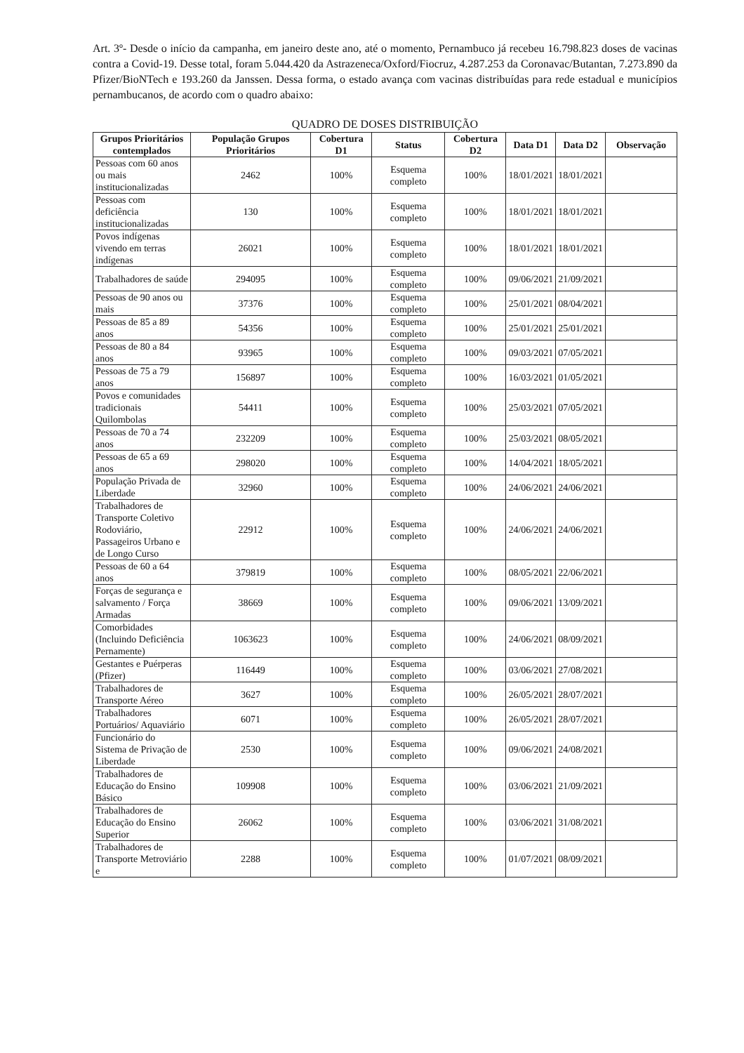Art. 3º- Desde o início da campanha, em janeiro deste ano, até o momento, Pernambuco já recebeu 16.798.823 doses de vacinas contra a Covid-19. Desse total, foram 5.044.420 da Astrazeneca/Oxford/Fiocruz, 4.287.253 da Coronavac/Butantan, 7.273.890 da Pfizer/BioNTech e 193.260 da Janssen. Dessa forma, o estado avança com vacinas distribuídas para rede estadual e municípios pernambucanos, de acordo com o quadro abaixo:
QUADRO DE DOSES DISTRIBUIÇÃO
| Grupos Prioritários contemplados | População Grupos Prioritários | Cobertura D1 | Status | Cobertura D2 | Data D1 | Data D2 | Observação |
| --- | --- | --- | --- | --- | --- | --- | --- |
| Pessoas com 60 anos ou mais institucionalizadas | 2462 | 100% | Esquema completo | 100% | 18/01/2021 | 18/01/2021 | |
| Pessoas com deficiência institucionalizadas | 130 | 100% | Esquema completo | 100% | 18/01/2021 | 18/01/2021 | |
| Povos indígenas vivendo em terras indígenas | 26021 | 100% | Esquema completo | 100% | 18/01/2021 | 18/01/2021 | |
| Trabalhadores de saúde | 294095 | 100% | Esquema completo | 100% | 09/06/2021 | 21/09/2021 | |
| Pessoas de 90 anos ou mais | 37376 | 100% | Esquema completo | 100% | 25/01/2021 | 08/04/2021 | |
| Pessoas de 85 a 89 anos | 54356 | 100% | Esquema completo | 100% | 25/01/2021 | 25/01/2021 | |
| Pessoas de 80 a 84 anos | 93965 | 100% | Esquema completo | 100% | 09/03/2021 | 07/05/2021 | |
| Pessoas de 75 a 79 anos | 156897 | 100% | Esquema completo | 100% | 16/03/2021 | 01/05/2021 | |
| Povos e comunidades tradicionais Quilombolas | 54411 | 100% | Esquema completo | 100% | 25/03/2021 | 07/05/2021 | |
| Pessoas de 70 a 74 anos | 232209 | 100% | Esquema completo | 100% | 25/03/2021 | 08/05/2021 | |
| Pessoas de 65 a 69 anos | 298020 | 100% | Esquema completo | 100% | 14/04/2021 | 18/05/2021 | |
| População Privada de Liberdade | 32960 | 100% | Esquema completo | 100% | 24/06/2021 | 24/06/2021 | |
| Trabalhadores de Transporte Coletivo Rodoviário, Passageiros Urbano e de Longo Curso | 22912 | 100% | Esquema completo | 100% | 24/06/2021 | 24/06/2021 | |
| Pessoas de 60 a 64 anos | 379819 | 100% | Esquema completo | 100% | 08/05/2021 | 22/06/2021 | |
| Forças de segurança e salvamento / Força Armadas | 38669 | 100% | Esquema completo | 100% | 09/06/2021 | 13/09/2021 | |
| Comorbidades (Incluindo Deficiência Pernamente) | 1063623 | 100% | Esquema completo | 100% | 24/06/2021 | 08/09/2021 | |
| Gestantes e Puérperas (Pfizer) | 116449 | 100% | Esquema completo | 100% | 03/06/2021 | 27/08/2021 | |
| Trabalhadores de Transporte Aéreo | 3627 | 100% | Esquema completo | 100% | 26/05/2021 | 28/07/2021 | |
| Trabalhadores Portuários/ Aquaviário | 6071 | 100% | Esquema completo | 100% | 26/05/2021 | 28/07/2021 | |
| Funcionário do Sistema de Privação de Liberdade | 2530 | 100% | Esquema completo | 100% | 09/06/2021 | 24/08/2021 | |
| Trabalhadores de Educação do Ensino Básico | 109908 | 100% | Esquema completo | 100% | 03/06/2021 | 21/09/2021 | |
| Trabalhadores de Educação do Ensino Superior | 26062 | 100% | Esquema completo | 100% | 03/06/2021 | 31/08/2021 | |
| Trabalhadores de Transporte Metroviário e | 2288 | 100% | Esquema completo | 100% | 01/07/2021 | 08/09/2021 | |